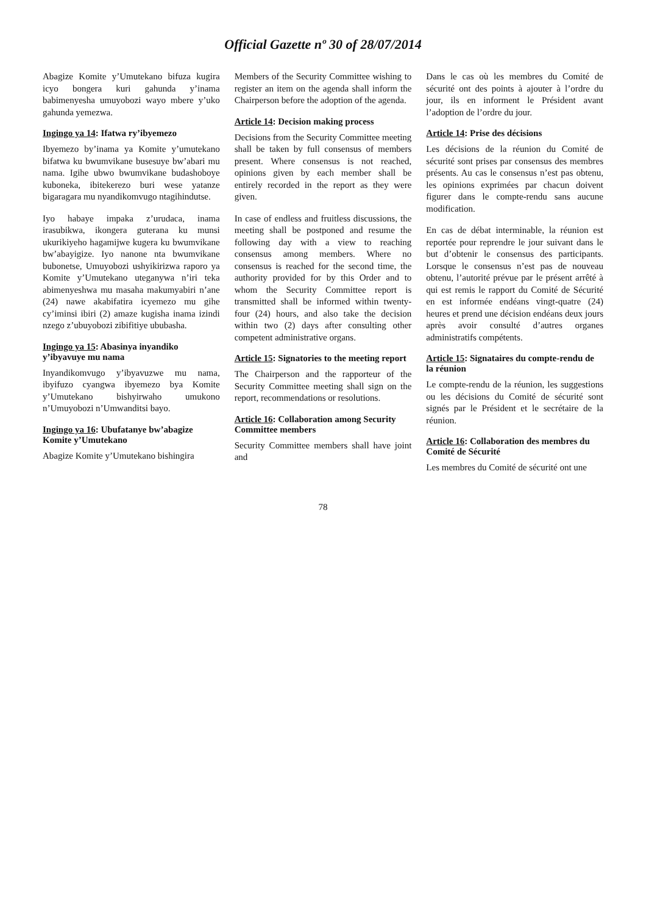Official Gazette nº 30 of 28/07/2014
Abagize Komite y’Umutekano bifuza kugira icyo bongera kuri gahunda y’inama babimenyesha umuyobozi wayo mbere y’uko gahunda yemezwa.
Ingingo ya 14: Ifatwa ry’ibyemezo
Ibyemezo by’inama ya Komite y’umutekano bifatwa ku bwumvikane busesuye bw’abari mu nama. Igihe ubwo bwumvikane budashoboye kuboneka, ibitekerezo buri wese yatanze bigaragara mu nyandikomvugo ntagihindutse.
Iyo habaye impaka z’urudaca, inama irasubikwa, ikongera guterana ku munsi ukurikiyeho hagamijwe kugera ku bwumvikane bw’abayigize. Iyo nanone nta bwumvikane bubonetse, Umuyobozi ushyikirizwa raporo ya Komite y’Umutekano uteganywa n’iri teka abimenyeshwa mu masaha makumyabiri n’ane (24) nawe akabifatira icyemezo mu gihe cy’iminsi ibiri (2) amaze kugisha inama izindi nzego z’ubuyobozi zibifitiye ububasha.
Ingingo ya 15: Abasinya inyandiko y’ibyavuye mu nama
Inyandikomvugo y’ibyavuzwe mu nama, ibyifuzo cyangwa ibyemezo bya Komite y’Umutekano bishyirwaho umukono n’Umuyobozi n’Umwanditsi bayo.
Ingingo ya 16: Ubufatanye bw’abagize Komite y’Umutekano
Abagize Komite y’Umutekano bishingira
Members of the Security Committee wishing to register an item on the agenda shall inform the Chairperson before the adoption of the agenda.
Article 14: Decision making process
Decisions from the Security Committee meeting shall be taken by full consensus of members present. Where consensus is not reached, opinions given by each member shall be entirely recorded in the report as they were given.
In case of endless and fruitless discussions, the meeting shall be postponed and resume the following day with a view to reaching consensus among members. Where no consensus is reached for the second time, the authority provided for by this Order and to whom the Security Committee report is transmitted shall be informed within twenty-four (24) hours, and also take the decision within two (2) days after consulting other competent administrative organs.
Article 15: Signatories to the meeting report
The Chairperson and the rapporteur of the Security Committee meeting shall sign on the report, recommendations or resolutions.
Article 16: Collaboration among Security Committee members
Security Committee members shall have joint and
Dans le cas où les membres du Comité de sécurité ont des points à ajouter à l’ordre du jour, ils en informent le Président avant l’adoption de l’ordre du jour.
Article 14: Prise des décisions
Les décisions de la réunion du Comité de sécurité sont prises par consensus des membres présents. Au cas le consensus n’est pas obtenu, les opinions exprimées par chacun doivent figurer dans le compte-rendu sans aucune modification.
En cas de débat interminable, la réunion est reportée pour reprendre le jour suivant dans le but d’obtenir le consensus des participants. Lorsque le consensus n’est pas de nouveau obtenu, l’autorité prévue par le présent arrêté à qui est remis le rapport du Comité de Sécurité en est informée endéans vingt-quatre (24) heures et prend une décision endéans deux jours après avoir consulté d’autres organes administratifs compétents.
Article 15: Signataires du compte-rendu de la réunion
Le compte-rendu de la réunion, les suggestions ou les décisions du Comité de sécurité sont signés par le Président et le secrétaire de la réunion.
Article 16: Collaboration des membres du Comité de Sécurité
Les membres du Comité de sécurité ont une
78